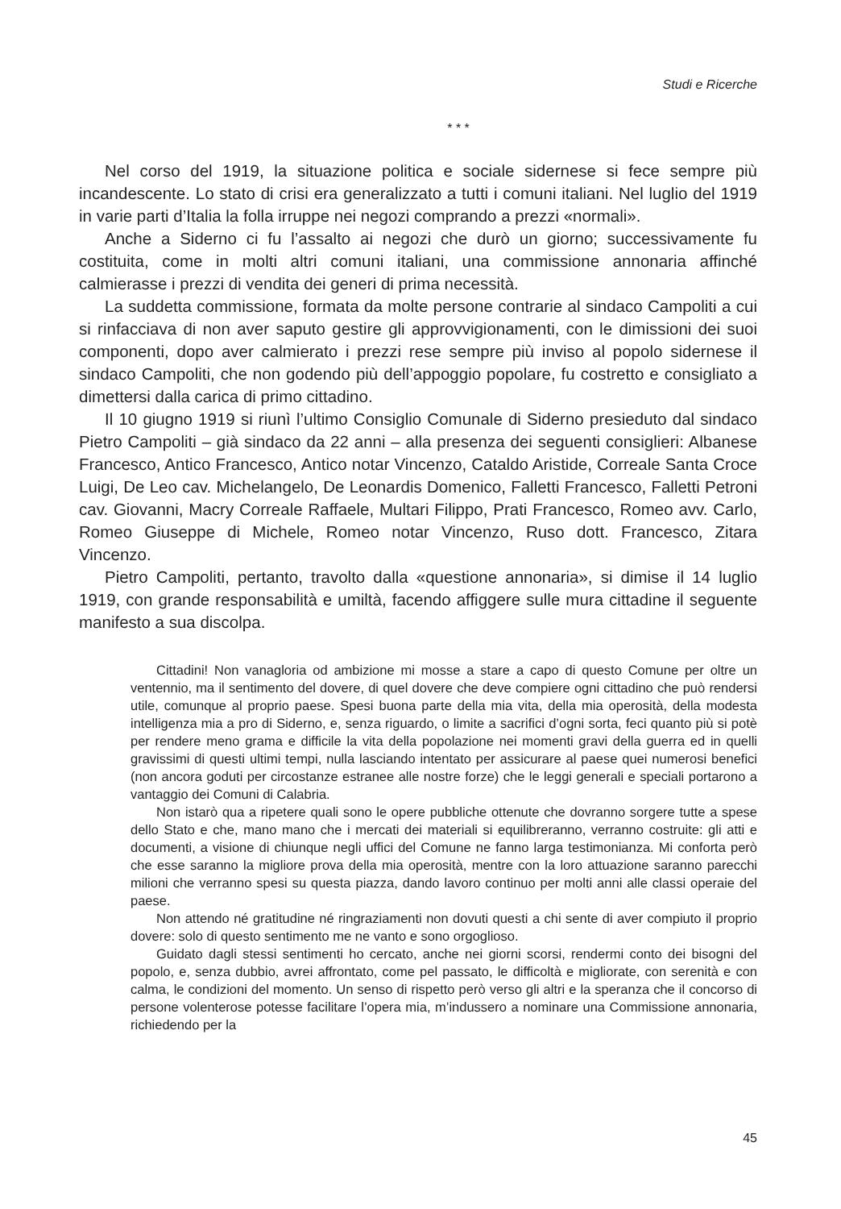Studi e Ricerche
* * *
Nel corso del 1919, la situazione politica e sociale sidernese si fece sempre più incandescente. Lo stato di crisi era generalizzato a tutti i comuni italiani. Nel luglio del 1919 in varie parti d’Italia la folla irruppe nei negozi comprando a prezzi «normali».
Anche a Siderno ci fu l’assalto ai negozi che durò un giorno; successivamente fu costituita, come in molti altri comuni italiani, una commissione annonaria affinché calmierasse i prezzi di vendita dei generi di prima necessità.
La suddetta commissione, formata da molte persone contrarie al sindaco Campoliti a cui si rinfacciava di non aver saputo gestire gli approvvigionamenti, con le dimissioni dei suoi componenti, dopo aver calmierato i prezzi rese sempre più inviso al popolo sidernese il sindaco Campoliti, che non godendo più dell’appoggio popolare, fu costretto e consigliato a dimettersi dalla carica di primo cittadino.
Il 10 giugno 1919 si riunì l’ultimo Consiglio Comunale di Siderno presieduto dal sindaco Pietro Campoliti – già sindaco da 22 anni – alla presenza dei seguenti consiglieri: Albanese Francesco, Antico Francesco, Antico notar Vincenzo, Cataldo Aristide, Correale Santa Croce Luigi, De Leo cav. Michelangelo, De Leonardis Domenico, Falletti Francesco, Falletti Petroni cav. Giovanni, Macry Correale Raffaele, Multari Filippo, Prati Francesco, Romeo avv. Carlo, Romeo Giuseppe di Michele, Romeo notar Vincenzo, Ruso dott. Francesco, Zitara Vincenzo.
Pietro Campoliti, pertanto, travolto dalla «questione annonaria», si dimise il 14 luglio 1919, con grande responsabilità e umiltà, facendo affiggere sulle mura cittadine il seguente manifesto a sua discolpa.
Cittadini! Non vanagloria od ambizione mi mosse a stare a capo di questo Comune per oltre un ventennio, ma il sentimento del dovere, di quel dovere che deve compiere ogni cittadino che può rendersi utile, comunque al proprio paese. Spesi buona parte della mia vita, della mia operosità, della modesta intelligenza mia a pro di Siderno, e, senza riguardo, o limite a sacrifici d’ogni sorta, feci quanto più si potè per rendere meno grama e difficile la vita della popolazione nei momenti gravi della guerra ed in quelli gravissimi di questi ultimi tempi, nulla lasciando intentato per assicurare al paese quei numerosi benefici (non ancora goduti per circostanze estranee alle nostre forze) che le leggi generali e speciali portarono a vantaggio dei Comuni di Calabria.
Non istarò qua a ripetere quali sono le opere pubbliche ottenute che dovranno sorgere tutte a spese dello Stato e che, mano mano che i mercati dei materiali si equilibreranno, verranno costruite: gli atti e documenti, a visione di chiunque negli uffici del Comune ne fanno larga testimonianza. Mi conforta però che esse saranno la migliore prova della mia operosità, mentre con la loro attuazione saranno parecchi milioni che verranno spesi su questa piazza, dando lavoro continuo per molti anni alle classi operaie del paese.
Non attendo né gratitudine né ringraziamenti non dovuti questi a chi sente di aver compiuto il proprio dovere: solo di questo sentimento me ne vanto e sono orgoglioso.
Guidato dagli stessi sentimenti ho cercato, anche nei giorni scorsi, rendermi conto dei bisogni del popolo, e, senza dubbio, avrei affrontato, come pel passato, le difficoltà e migliorate, con serenità e con calma, le condizioni del momento. Un senso di rispetto però verso gli altri e la speranza che il concorso di persone volenterose potesse facilitare l’opera mia, m’indussero a nominare una Commissione annonaria, richiedendo per la
45